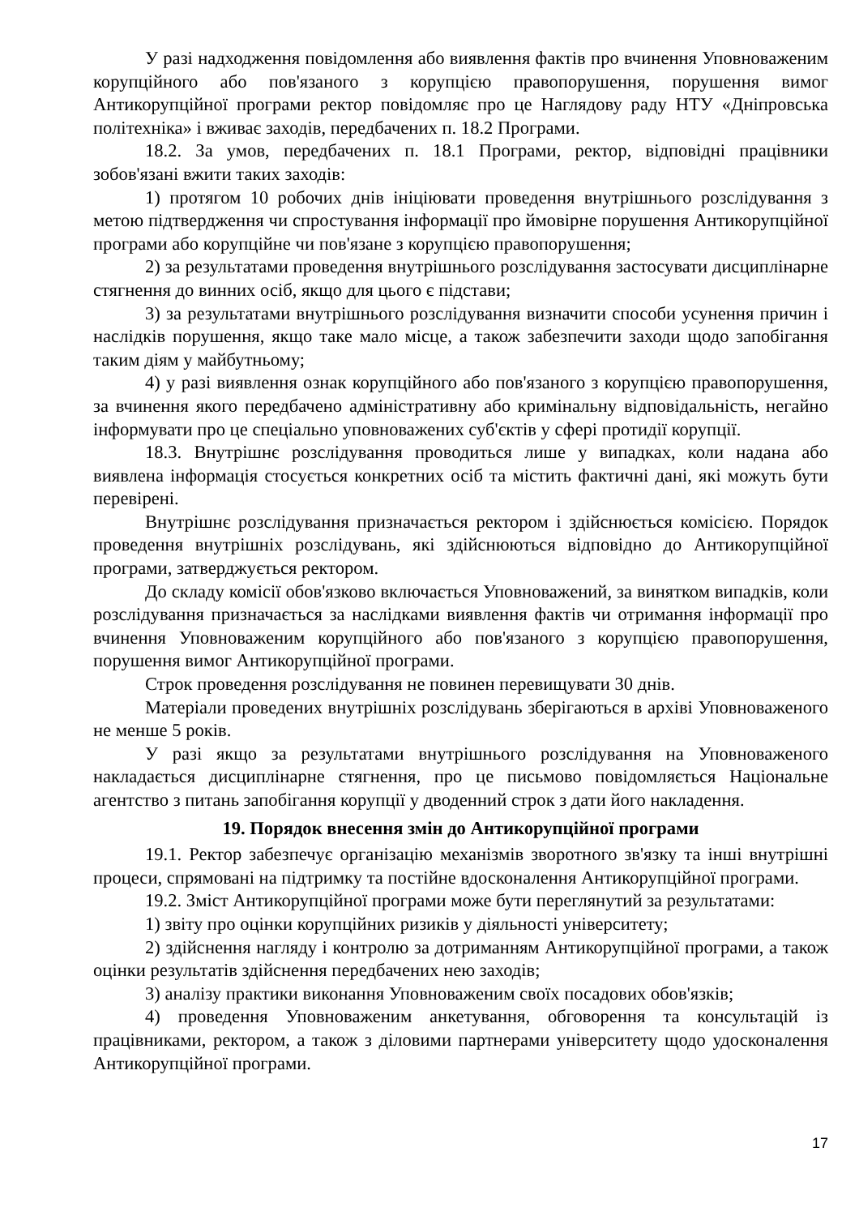У разі надходження повідомлення або виявлення фактів про вчинення Уповноваженим корупційного або пов'язаного з корупцією правопорушення, порушення вимог Антикорупційної програми ректор повідомляє про це Наглядову раду НТУ «Дніпровська політехніка» і вживає заходів, передбачених п. 18.2 Програми.
18.2. За умов, передбачених п. 18.1 Програми, ректор, відповідні працівники зобов'язані вжити таких заходів:
1) протягом 10 робочих днів ініціювати проведення внутрішнього розслідування з метою підтвердження чи спростування інформації про ймовірне порушення Антикорупційної програми або корупційне чи пов'язане з корупцією правопорушення;
2) за результатами проведення внутрішнього розслідування застосувати дисциплінарне стягнення до винних осіб, якщо для цього є підстави;
3) за результатами внутрішнього розслідування визначити способи усунення причин і наслідків порушення, якщо таке мало місце, а також забезпечити заходи щодо запобігання таким діям у майбутньому;
4) у разі виявлення ознак корупційного або пов'язаного з корупцією правопорушення, за вчинення якого передбачено адміністративну або кримінальну відповідальність, негайно інформувати про це спеціально уповноважених суб'єктів у сфері протидії корупції.
18.3. Внутрішнє розслідування проводиться лише у випадках, коли надана або виявлена інформація стосується конкретних осіб та містить фактичні дані, які можуть бути перевірені.
Внутрішнє розслідування призначається ректором і здійснюється комісією. Порядок проведення внутрішніх розслідувань, які здійснюються відповідно до Антикорупційної програми, затверджується ректором.
До складу комісії обов'язково включається Уповноважений, за винятком випадків, коли розслідування призначається за наслідками виявлення фактів чи отримання інформації про вчинення Уповноваженим корупційного або пов'язаного з корупцією правопорушення, порушення вимог Антикорупційної програми.
Строк проведення розслідування не повинен перевищувати 30 днів.
Матеріали проведених внутрішніх розслідувань зберігаються в архіві Уповноваженого не менше 5 років.
У разі якщо за результатами внутрішнього розслідування на Уповноваженого накладається дисциплінарне стягнення, про це письмово повідомляється Національне агентство з питань запобігання корупції у дводенний строк з дати його накладення.
19. Порядок внесення змін до Антикорупційної програми
19.1. Ректор забезпечує організацію механізмів зворотного зв'язку та інші внутрішні процеси, спрямовані на підтримку та постійне вдосконалення Антикорупційної програми.
19.2. Зміст Антикорупційної програми може бути переглянутий за результатами:
1) звіту про оцінки корупційних ризиків у діяльності університету;
2) здійснення нагляду і контролю за дотриманням Антикорупційної програми, а також оцінки результатів здійснення передбачених нею заходів;
3) аналізу практики виконання Уповноваженим своїх посадових обов'язків;
4) проведення Уповноваженим анкетування, обговорення та консультацій із працівниками, ректором, а також з діловими партнерами університету щодо удосконалення Антикорупційної програми.
17